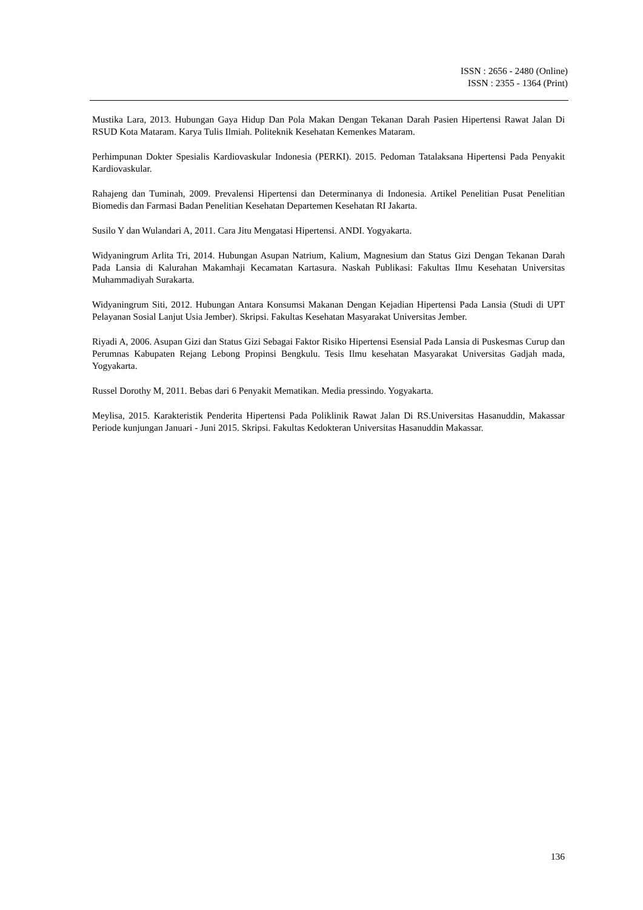ISSN : 2656 - 2480 (Online)
ISSN : 2355 - 1364 (Print)
Mustika Lara, 2013. Hubungan Gaya Hidup Dan Pola Makan Dengan Tekanan Darah Pasien Hipertensi Rawat Jalan Di RSUD Kota Mataram. Karya Tulis Ilmiah. Politeknik Kesehatan Kemenkes Mataram.
Perhimpunan Dokter Spesialis Kardiovaskular Indonesia (PERKI). 2015. Pedoman Tatalaksana Hipertensi Pada Penyakit Kardiovaskular.
Rahajeng dan Tuminah, 2009. Prevalensi Hipertensi dan Determinanya di Indonesia. Artikel Penelitian Pusat Penelitian Biomedis dan Farmasi Badan Penelitian Kesehatan Departemen Kesehatan RI Jakarta.
Susilo Y dan Wulandari A, 2011. Cara Jitu Mengatasi Hipertensi. ANDI. Yogyakarta.
Widyaningrum Arlita Tri, 2014. Hubungan Asupan Natrium, Kalium, Magnesium dan Status Gizi Dengan Tekanan Darah Pada Lansia di Kalurahan Makamhaji Kecamatan Kartasura. Naskah Publikasi: Fakultas Ilmu Kesehatan Universitas Muhammadiyah Surakarta.
Widyaningrum Siti, 2012. Hubungan Antara Konsumsi Makanan Dengan Kejadian Hipertensi Pada Lansia (Studi di UPT Pelayanan Sosial Lanjut Usia Jember). Skripsi. Fakultas Kesehatan Masyarakat Universitas Jember.
Riyadi A, 2006. Asupan Gizi dan Status Gizi Sebagai Faktor Risiko Hipertensi Esensial Pada Lansia di Puskesmas Curup dan Perumnas Kabupaten Rejang Lebong Propinsi Bengkulu. Tesis Ilmu kesehatan Masyarakat Universitas Gadjah mada, Yogyakarta.
Russel Dorothy M, 2011. Bebas dari 6 Penyakit Mematikan. Media pressindo. Yogyakarta.
Meylisa, 2015. Karakteristik Penderita Hipertensi Pada Poliklinik Rawat Jalan Di RS.Universitas Hasanuddin, Makassar Periode kunjungan Januari - Juni 2015. Skripsi. Fakultas Kedokteran Universitas Hasanuddin Makassar.
136